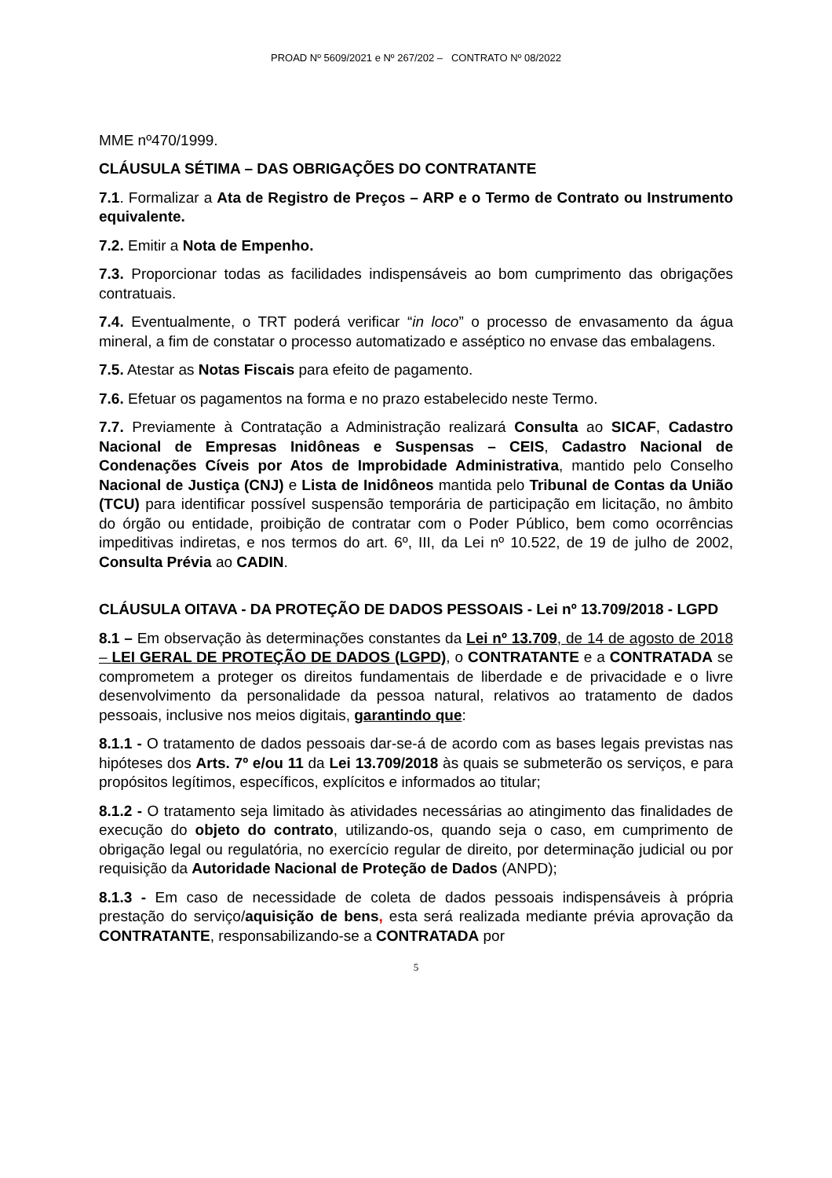PROAD Nº 5609/2021 e Nº 267/202 – CONTRATO Nº 08/2022
MME nº470/1999.
CLÁUSULA SÉTIMA – DAS OBRIGAÇÕES DO CONTRATANTE
7.1. Formalizar a Ata de Registro de Preços – ARP e o Termo de Contrato ou Instrumento equivalente.
7.2. Emitir a Nota de Empenho.
7.3. Proporcionar todas as facilidades indispensáveis ao bom cumprimento das obrigações contratuais.
7.4. Eventualmente, o TRT poderá verificar “in loco” o processo de envasamento da água mineral, a fim de constatar o processo automatizado e asséptico no envase das embalagens.
7.5. Atestar as Notas Fiscais para efeito de pagamento.
7.6. Efetuar os pagamentos na forma e no prazo estabelecido neste Termo.
7.7. Previamente à Contratação a Administração realizará Consulta ao SICAF, Cadastro Nacional de Empresas Inidôneas e Suspensas – CEIS, Cadastro Nacional de Condenações Cíveis por Atos de Improbidade Administrativa, mantido pelo Conselho Nacional de Justiça (CNJ) e Lista de Inidôneos mantida pelo Tribunal de Contas da União (TCU) para identificar possível suspensão temporária de participação em licitação, no âmbito do órgão ou entidade, proibição de contratar com o Poder Público, bem como ocorrências impeditivas indiretas, e nos termos do art. 6º, III, da Lei nº 10.522, de 19 de julho de 2002, Consulta Prévia ao CADIN.
CLÁUSULA OITAVA - DA PROTEÇÃO DE DADOS PESSOAIS - Lei nº 13.709/2018 - LGPD
8.1 – Em observação às determinações constantes da Lei nº 13.709, de 14 de agosto de 2018 – LEI GERAL DE PROTEÇÃO DE DADOS (LGPD), o CONTRATANTE e a CONTRATADA se comprometem a proteger os direitos fundamentais de liberdade e de privacidade e o livre desenvolvimento da personalidade da pessoa natural, relativos ao tratamento de dados pessoais, inclusive nos meios digitais, garantindo que:
8.1.1 - O tratamento de dados pessoais dar-se-á de acordo com as bases legais previstas nas hipóteses dos Arts. 7º e/ou 11 da Lei 13.709/2018 às quais se submeterão os serviços, e para propósitos legítimos, específicos, explícitos e informados ao titular;
8.1.2 - O tratamento seja limitado às atividades necessárias ao atingimento das finalidades de execução do objeto do contrato, utilizando-os, quando seja o caso, em cumprimento de obrigação legal ou regulatória, no exercício regular de direito, por determinação judicial ou por requisição da Autoridade Nacional de Proteção de Dados (ANPD);
8.1.3 - Em caso de necessidade de coleta de dados pessoais indispensáveis à própria prestação do serviço/aquisição de bens, esta será realizada mediante prévia aprovação da CONTRATANTE, responsabilizando-se a CONTRATADA por
5